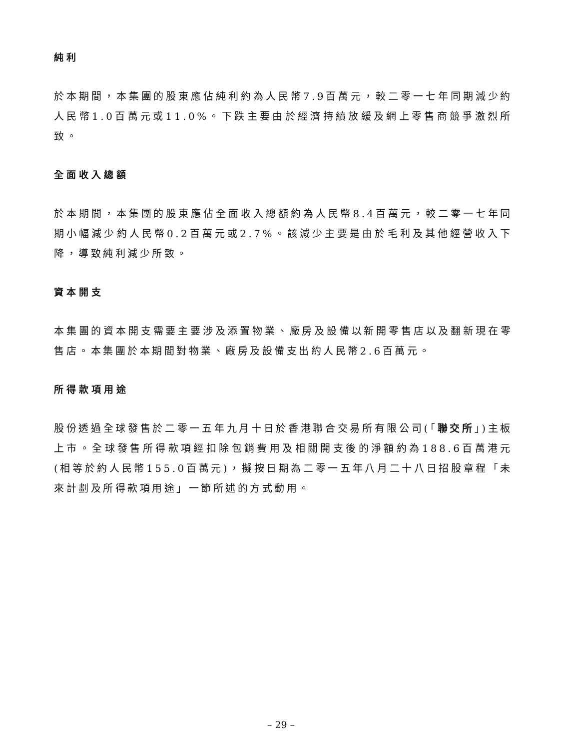純利
於本期間，本集團的股東應佔純利約為人民幣7.9百萬元，較二零一七年同期減少約人民幣1.0百萬元或11.0%。下跌主要由於經濟持續放緩及網上零售商競爭激烈所致。
全面收入總額
於本期間，本集團的股東應佔全面收入總額約為人民幣8.4百萬元，較二零一七年同期小幅減少約人民幣0.2百萬元或2.7%。該減少主要是由於毛利及其他經營收入下降，導致純利減少所致。
資本開支
本集團的資本開支需要主要涉及添置物業、廠房及設備以新開零售店以及翻新現在零售店。本集團於本期間對物業、廠房及設備支出約人民幣2.6百萬元。
所得款項用途
股份透過全球發售於二零一五年九月十日於香港聯合交易所有限公司(「聯交所」)主板上市。全球發售所得款項經扣除包銷費用及相關開支後的淨額約為188.6百萬港元(相等於約人民幣155.0百萬元)，擬按日期為二零一五年八月二十八日招股章程「未來計劃及所得款項用途」一節所述的方式動用。
– 29 –